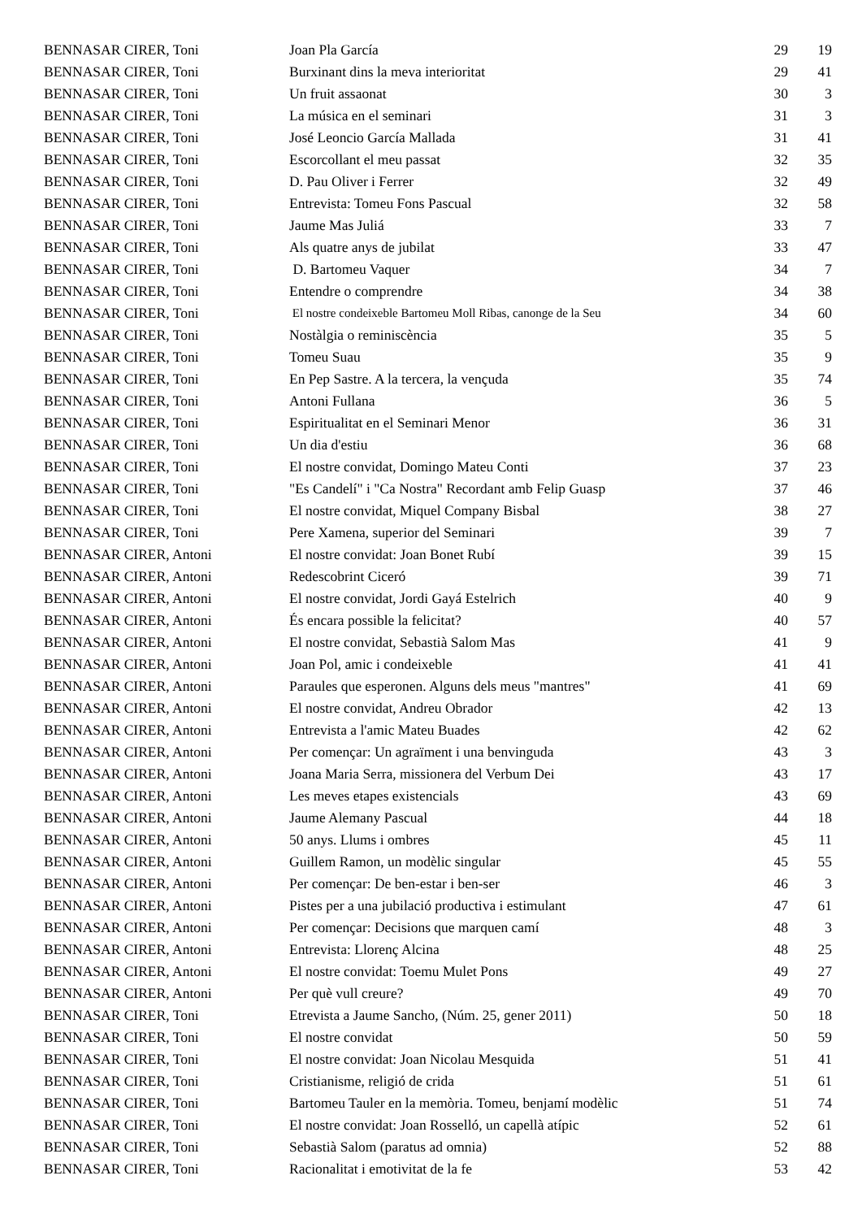| BENNASAR CIRER, Toni | Joan Pla García | 29 | 19 |
| BENNASAR CIRER, Toni | Burxinant dins la meva interioritat | 29 | 41 |
| BENNASAR CIRER, Toni | Un fruit assaonat | 30 | 3 |
| BENNASAR CIRER, Toni | La música en el seminari | 31 | 3 |
| BENNASAR CIRER, Toni | José Leoncio García Mallada | 31 | 41 |
| BENNASAR CIRER, Toni | Escorcollant el meu passat | 32 | 35 |
| BENNASAR CIRER, Toni | D. Pau Oliver i Ferrer | 32 | 49 |
| BENNASAR CIRER, Toni | Entrevista: Tomeu Fons Pascual | 32 | 58 |
| BENNASAR CIRER, Toni | Jaume Mas Juliá | 33 | 7 |
| BENNASAR CIRER, Toni | Als quatre anys de jubilat | 33 | 47 |
| BENNASAR CIRER, Toni | D. Bartomeu Vaquer | 34 | 7 |
| BENNASAR CIRER, Toni | Entendre o comprendre | 34 | 38 |
| BENNASAR CIRER, Toni | El nostre condeixeble Bartomeu Moll Ribas, canonge de la Seu | 34 | 60 |
| BENNASAR CIRER, Toni | Nostàlgia o reminiscència | 35 | 5 |
| BENNASAR CIRER, Toni | Tomeu Suau | 35 | 9 |
| BENNASAR CIRER, Toni | En Pep Sastre. A la tercera, la vençuda | 35 | 74 |
| BENNASAR CIRER, Toni | Antoni Fullana | 36 | 5 |
| BENNASAR CIRER, Toni | Espiritualitat en el Seminari Menor | 36 | 31 |
| BENNASAR CIRER, Toni | Un dia d'estiu | 36 | 68 |
| BENNASAR CIRER, Toni | El nostre convidat, Domingo Mateu Conti | 37 | 23 |
| BENNASAR CIRER, Toni | "Es Candelí" i "Ca Nostra" Recordant amb Felip Guasp | 37 | 46 |
| BENNASAR CIRER, Toni | El nostre convidat, Miquel Company Bisbal | 38 | 27 |
| BENNASAR CIRER, Toni | Pere Xamena, superior del Seminari | 39 | 7 |
| BENNASAR CIRER, Antoni | El nostre convidat: Joan Bonet Rubí | 39 | 15 |
| BENNASAR CIRER, Antoni | Redescobrint Ciceró | 39 | 71 |
| BENNASAR CIRER, Antoni | El nostre convidat, Jordi Gayá Estelrich | 40 | 9 |
| BENNASAR CIRER, Antoni | És encara possible la felicitat? | 40 | 57 |
| BENNASAR CIRER, Antoni | El nostre convidat, Sebastià Salom Mas | 41 | 9 |
| BENNASAR CIRER, Antoni | Joan Pol, amic i condeixeble | 41 | 41 |
| BENNASAR CIRER, Antoni | Paraules que esperonen. Alguns dels meus "mantres" | 41 | 69 |
| BENNASAR CIRER, Antoni | El nostre convidat, Andreu Obrador | 42 | 13 |
| BENNASAR CIRER, Antoni | Entrevista a l'amic Mateu Buades | 42 | 62 |
| BENNASAR CIRER, Antoni | Per començar: Un agraïment i una benvinguda | 43 | 3 |
| BENNASAR CIRER, Antoni | Joana Maria Serra, missionera del Verbum Dei | 43 | 17 |
| BENNASAR CIRER, Antoni | Les meves etapes existencials | 43 | 69 |
| BENNASAR CIRER, Antoni | Jaume Alemany Pascual | 44 | 18 |
| BENNASAR CIRER, Antoni | 50 anys. Llums i ombres | 45 | 11 |
| BENNASAR CIRER, Antoni | Guillem Ramon, un modèlic singular | 45 | 55 |
| BENNASAR CIRER, Antoni | Per començar: De ben-estar i ben-ser | 46 | 3 |
| BENNASAR CIRER, Antoni | Pistes per a una jubilació productiva i estimulant | 47 | 61 |
| BENNASAR CIRER, Antoni | Per començar: Decisions que marquen camí | 48 | 3 |
| BENNASAR CIRER, Antoni | Entrevista: Llorenç Alcina | 48 | 25 |
| BENNASAR CIRER, Antoni | El nostre convidat: Toemu Mulet Pons | 49 | 27 |
| BENNASAR CIRER, Antoni | Per què vull creure? | 49 | 70 |
| BENNASAR CIRER, Toni | Etrevista a Jaume Sancho, (Núm. 25, gener 2011) | 50 | 18 |
| BENNASAR CIRER, Toni | El nostre convidat | 50 | 59 |
| BENNASAR CIRER, Toni | El nostre convidat: Joan Nicolau Mesquida | 51 | 41 |
| BENNASAR CIRER, Toni | Cristianisme, religió de crida | 51 | 61 |
| BENNASAR CIRER, Toni | Bartomeu Tauler en la memòria. Tomeu, benjamí modèlic | 51 | 74 |
| BENNASAR CIRER, Toni | El nostre convidat: Joan Rosselló, un capellà atípic | 52 | 61 |
| BENNASAR CIRER, Toni | Sebastià Salom (paratus ad omnia) | 52 | 88 |
| BENNASAR CIRER, Toni | Racionalitat i emotivitat de la fe | 53 | 42 |